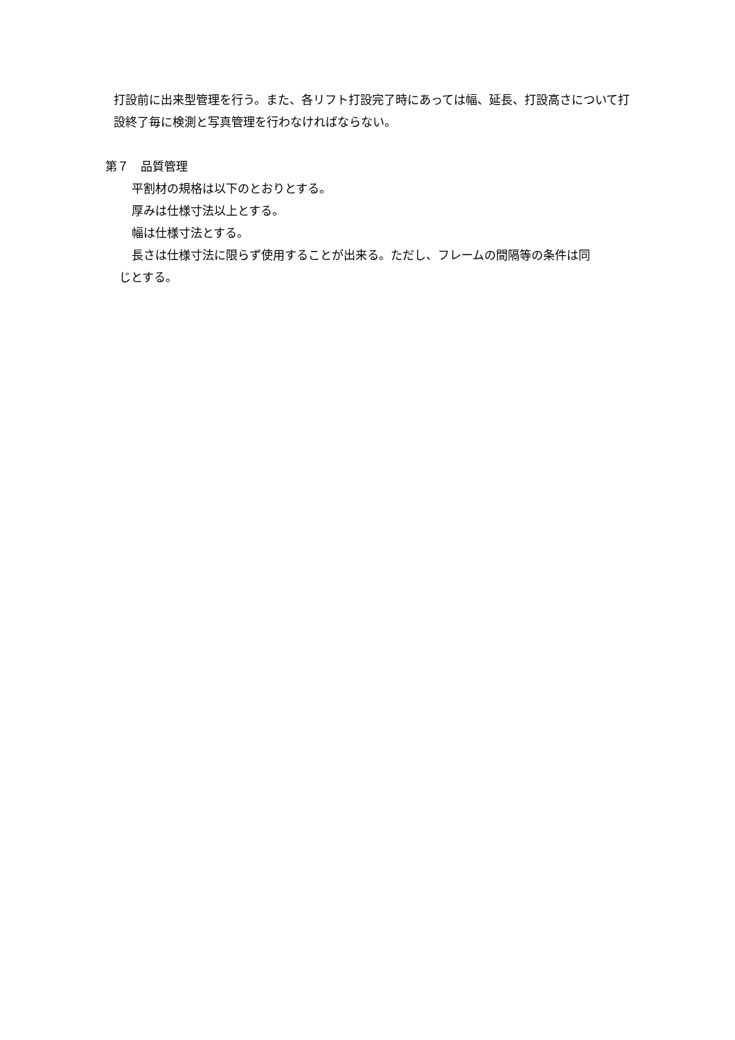打設前に出来型管理を行う。また、各リフト打設完了時にあっては幅、延長、打設高さについて打設終了毎に検測と写真管理を行わなければならない。
第７　品質管理
平割材の規格は以下のとおりとする。
厚みは仕様寸法以上とする。
幅は仕様寸法とする。
長さは仕様寸法に限らず使用することが出来る。ただし、フレームの間隔等の条件は同
じとする。